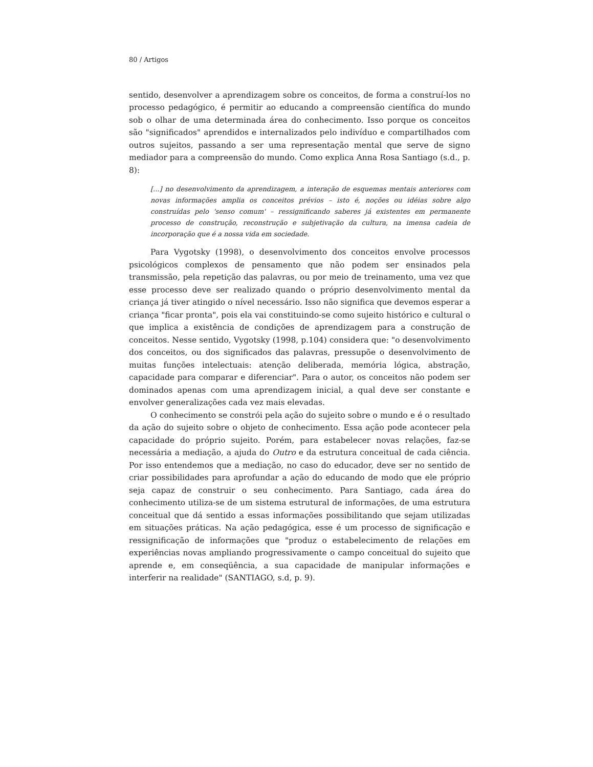80 / Artigos
sentido, desenvolver a aprendizagem sobre os conceitos, de forma a construí-los no processo pedagógico, é permitir ao educando a compreensão científica do mundo sob o olhar de uma determinada área do conhecimento. Isso porque os conceitos são "significados" aprendidos e internalizados pelo indivíduo e compartilhados com outros sujeitos, passando a ser uma representação mental que serve de signo mediador para a compreensão do mundo. Como explica Anna Rosa Santiago (s.d., p. 8):
[...] no desenvolvimento da aprendizagem, a interação de esquemas mentais anteriores com novas informações amplia os conceitos prévios – isto é, noções ou idéias sobre algo construídas pelo 'senso comum' – ressignificando saberes já existentes em permanente processo de construção, reconstrução e subjetivação da cultura, na imensa cadeia de incorporação que é a nossa vida em sociedade.
Para Vygotsky (1998), o desenvolvimento dos conceitos envolve processos psicológicos complexos de pensamento que não podem ser ensinados pela transmissão, pela repetição das palavras, ou por meio de treinamento, uma vez que esse processo deve ser realizado quando o próprio desenvolvimento mental da criança já tiver atingido o nível necessário. Isso não significa que devemos esperar a criança "ficar pronta", pois ela vai constituindo-se como sujeito histórico e cultural o que implica a existência de condições de aprendizagem para a construção de conceitos. Nesse sentido, Vygotsky (1998, p.104) considera que: "o desenvolvimento dos conceitos, ou dos significados das palavras, pressupõe o desenvolvimento de muitas funções intelectuais: atenção deliberada, memória lógica, abstração, capacidade para comparar e diferenciar". Para o autor, os conceitos não podem ser dominados apenas com uma aprendizagem inicial, a qual deve ser constante e envolver generalizações cada vez mais elevadas.
O conhecimento se constrói pela ação do sujeito sobre o mundo e é o resultado da ação do sujeito sobre o objeto de conhecimento. Essa ação pode acontecer pela capacidade do próprio sujeito. Porém, para estabelecer novas relações, faz-se necessária a mediação, a ajuda do Outro e da estrutura conceitual de cada ciência. Por isso entendemos que a mediação, no caso do educador, deve ser no sentido de criar possibilidades para aprofundar a ação do educando de modo que ele próprio seja capaz de construir o seu conhecimento. Para Santiago, cada área do conhecimento utiliza-se de um sistema estrutural de informações, de uma estrutura conceitual que dá sentido a essas informações possibilitando que sejam utilizadas em situações práticas. Na ação pedagógica, esse é um processo de significação e ressignificação de informações que "produz o estabelecimento de relações em experiências novas ampliando progressivamente o campo conceitual do sujeito que aprende e, em conseqüência, a sua capacidade de manipular informações e interferir na realidade" (SANTIAGO, s.d, p. 9).